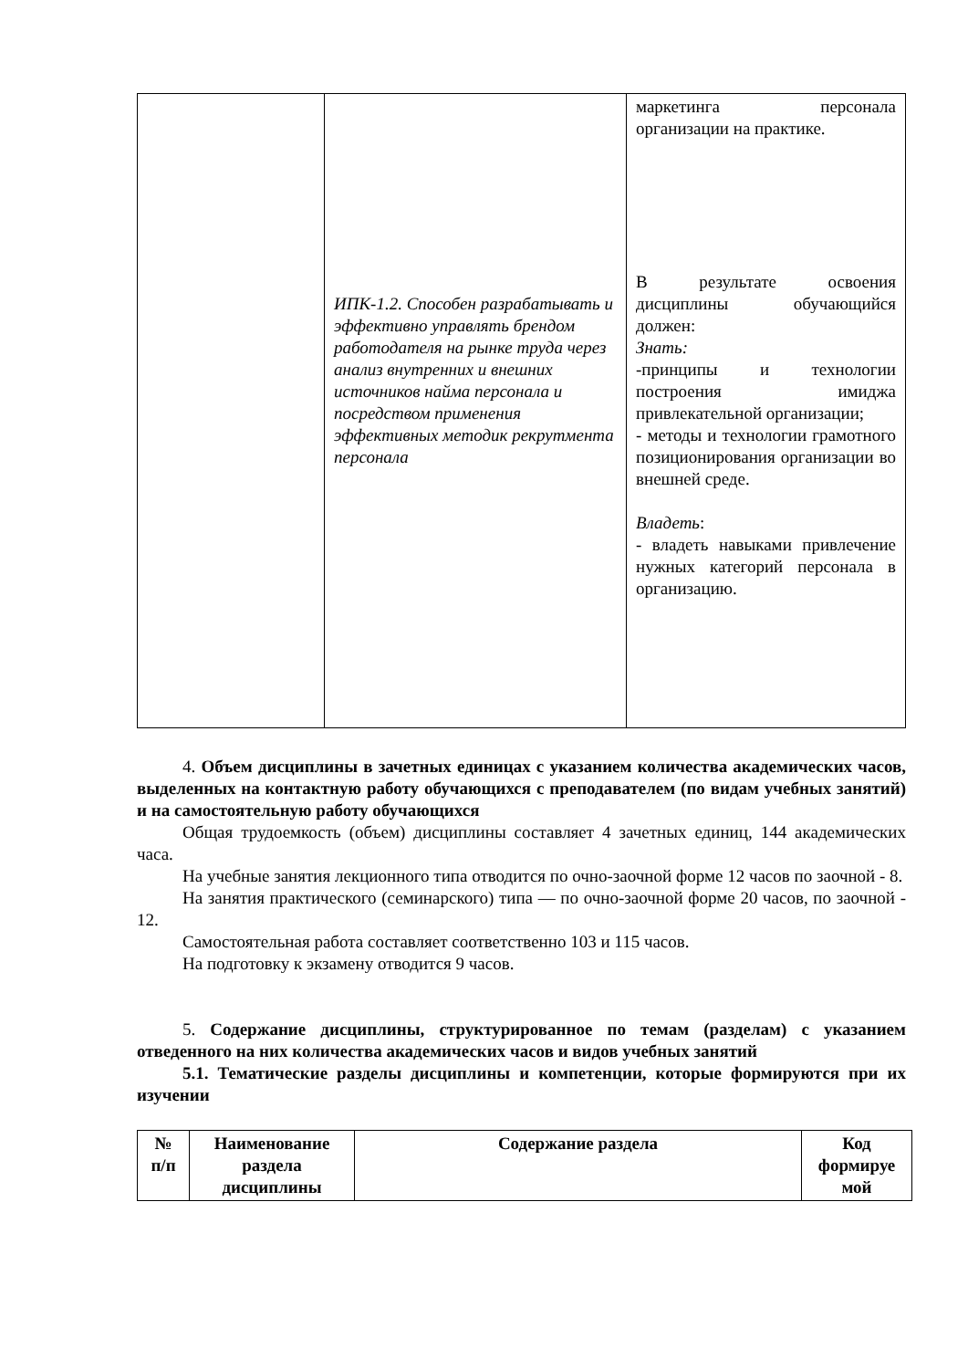| | ИПК-1.2. Способен разрабатывать и эффективно управлять брендом работодателя на рынке труда через анализ внутренних и внешних источников найма персонала и посредством применения эффективных методик рекрутмента персонала | маркетинга персонала организации на практике. В результате освоения дисциплины обучающийся должен: Знать: -принципы и технологии построения имиджа привлекательной организации; - методы и технологии грамотного позиционирования организации во внешней среде. Владеть : - владеть навыками привлечение нужных категорий персонала в организацию. |
4. Объем дисциплины в зачетных единицах с указанием количества академических часов, выделенных на контактную работу обучающихся с преподавателем (по видам учебных занятий) и на самостоятельную работу обучающихся
Общая трудоемкость (объем) дисциплины составляет 4 зачетных единиц, 144 академических часа.
На учебные занятия лекционного типа отводится по очно-заочной форме 12 часов по заочной - 8.
На занятия практического (семинарского) типа — по очно-заочной форме 20 часов, по заочной - 12.
Самостоятельная работа составляет соответственно 103 и 115 часов.
На подготовку к экзамену отводится 9 часов.
5. Содержание дисциплины, структурированное по темам (разделам) с указанием отведенного на них количества академических часов и видов учебных занятий
5.1. Тематические разделы дисциплины и компетенции, которые формируются при их изучении
| № п/п | Наименование раздела дисциплины | Содержание раздела | Код формируе мой |
| --- | --- | --- | --- |